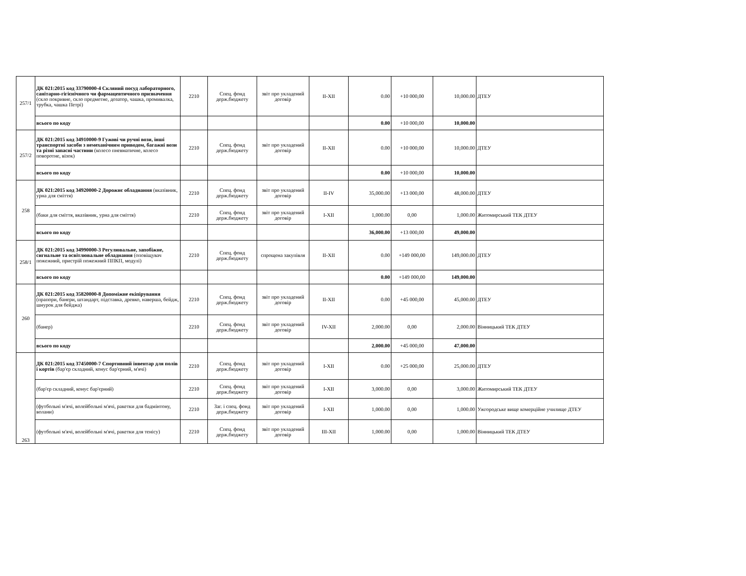| 257/1 | ДК 021:2015 код 33790000-4 Скляний посуд лабораторного, санітарно-гігієнічного чи фармацевтичного призначення (скло покривне, скло предметне, дозатор, чашка, промивалка, трубка, чашка Петрі) | 2210 | Спец. фонд держ.бюджету | звіт про укладений договір | II-XII | 0.00 | +10 000,00 | 10,000.00 | ДТЕУ |
| | всього по коду | | | | | 0.00 | +10 000,00 | 10,000.00 | |
| 257/2 | ДК 021:2015 код 34910000-9 Гужові чи ручні вози, інші транспортні засоби з немеханічним приводом, багажні вози та різні запасні частини (колесо пневматичне, колесо поворотне, візок) | 2210 | Спец. фонд держ.бюджету | звіт про укладений договір | II-XII | 0.00 | +10 000,00 | 10,000.00 | ДТЕУ |
| | всього по коду | | | | | 0.00 | +10 000,00 | 10,000.00 | |
| 258 | ДК 021:2015 код 34920000-2 Дорожнє обладнання (вказівник, урна для сміття) | 2210 | Спец. фонд держ.бюджету | звіт про укладений договір | II-IV | 35,000.00 | +13 000,00 | 48,000.00 | ДТЕУ |
| | (баки для сміття, вказівник, урна для сміття) | 2210 | Спец. фонд держ.бюджету | звіт про укладений договір | I-XII | 1,000.00 | 0,00 | 1,000.00 | Житомирський ТЕК ДТЕУ |
| | всього по коду | | | | | 36,000.00 | +13 000,00 | 49,000.00 | |
| 258/1 | ДК 021:2015 код 34990000-3 Регулювальне, запобіжне, сигнальне та освітлювальне обладнання (оповіщувач пожежний, пристрій пожежний ППКП, модулі) | 2210 | Спец. фонд держ.бюджету | спрощена закупівля | II-XII | 0.00 | +149 000,00 | 149,000.00 | ДТЕУ |
| | всього по коду | | | | | 0.00 | +149 000,00 | 149,000.00 | |
| 260 | ДК 021:2015 код 35820000-8 Допоміжне екіпірування (прапори, банери, штандарт, підставка, древко, наверша, бейдж, шнурок для бейджа) | 2210 | Спец. фонд держ.бюджету | звіт про укладений договір | II-XII | 0.00 | +45 000,00 | 45,000.00 | ДТЕУ |
| | (банер) | 2210 | Спец. фонд держ.бюджету | звіт про укладений договір | IV-XII | 2,000.00 | 0,00 | 2,000.00 | Вінницький ТЕК ДТЕУ |
| | всього по коду | | | | | 2,000.00 | +45 000,00 | 47,000.00 | |
| 263 | ДК 021:2015 код 37450000-7 Спортивний інвентар для полів і кортів (бар'єр складний, конус бар'єрний, м'ячі) | 2210 | Спец. фонд держ.бюджету | звіт про укладений договір | I-XII | 0.00 | +25 000,00 | 25,000.00 | ДТЕУ |
| | (бар'єр складний, конус бар'єрний) | 2210 | Спец. фонд держ.бюджету | звіт про укладений договір | I-XII | 3,000.00 | 0,00 | 3,000.00 | Житомирський ТЕК ДТЕУ |
| | (футбольні м'ячі, волейбольні м'ячі, ракетки для бадмінтону, волани) | 2210 | Заг. і спец. фонд держ.бюджету | звіт про укладений договір | I-XII | 1,000.00 | 0,00 | 1,000.00 | Ужгородське вище комерційне училище ДТЕУ |
| | (футбольні м'ячі, волейбольні м'ячі, ракетки для тенісу) | 2210 | Спец. фонд держ.бюджету | звіт про укладений договір | III-XII | 1,000.00 | 0,00 | 1,000.00 | Вінницький ТЕК ДТЕУ |